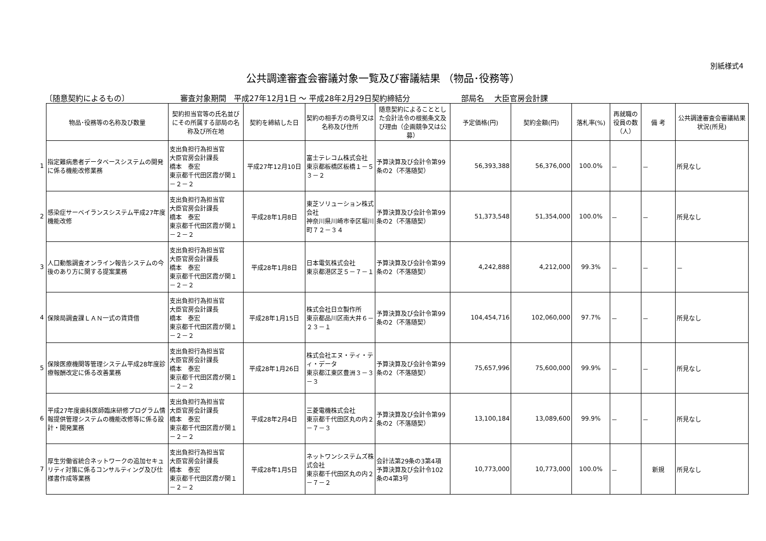別紙様式4
公共調達審査会審議対象一覧及び審議結果 （物品･役務等）
〔随意契約によるもの〕 審査対象期間　平成27年12月1日 ～ 平成28年2月29日契約締結分 部局名　 大臣官房会計課
| | 物品･役務等の名称及び数量 | 契約担当官等の氏名並びにその所属する部局の名称及び所在地 | 契約を締結した日 | 契約の相手方の商号又は名称及び住所 | 随意契約によることとした会計法令の根拠条文及び理由（企画競争又は公募） | 予定価格(円) | 契約金額(円) | 落札率(%) | 再就職の役員の数（人） | 備 考 | 公共調達審査会審議結果状況(所見) |
| --- | --- | --- | --- | --- | --- | --- | --- | --- | --- | --- | --- |
| 1 | 指定難病患者データベースシステムの開発に係る機能改修業務 | 支出負担行為担当官 大臣官房会計課長 橋本 泰宏 東京都千代田区霞が関１－２－２ | 平成27年12月10日 | 富士テレコム株式会社 東京都板橋区板橋１－５３－２ | 予算決算及び会計令第99条の2（不落随契） | 56,393,388 | 56,376,000 | 100.0% | － | － | 所見なし |
| 2 | 感染症サーベイランスシステム平成27年度機能改修 | 支出負担行為担当官 大臣官房会計課長 橋本 泰宏 東京都千代田区霞が関１－２－２ | 平成28年1月8日 | 東芝ソリューション株式会社 神奈川県川崎市幸区堀川町７２－３４ | 予算決算及び会計令第99条の2（不落随契） | 51,373,548 | 51,354,000 | 100.0% | － | － | 所見なし |
| 3 | 人口動態調査オンライン報告システムの今後のあり方に関する提案業務 | 支出負担行為担当官 大臣官房会計課長 橋本 泰宏 東京都千代田区霞が関１－２－２ | 平成28年1月8日 | 日本電気株式会社 東京都港区芝５－７－１ | 予算決算及び会計令第99条の2（不落随契） | 4,242,888 | 4,212,000 | 99.3% | － | － | － |
| 4 | 保険局調査課ＬＡＮ一式の賃貸借 | 支出負担行為担当官 大臣官房会計課長 橋本 泰宏 東京都千代田区霞が関１－２－２ | 平成28年1月15日 | 株式会社日立製作所 東京都品川区南大井６－２３－１ | 予算決算及び会計令第99条の2（不落随契） | 104,454,716 | 102,060,000 | 97.7% | － | － | 所見なし |
| 5 | 保険医療機関等管理システム平成28年度診療報酬改定に係る改善業務 | 支出負担行為担当官 大臣官房会計課長 橋本 泰宏 東京都千代田区霞が関１－２－２ | 平成28年1月26日 | 株式会社エヌ・ティ・ティ・データ 東京都江東区豊洲３－３－３ | 予算決算及び会計令第99条の2（不落随契） | 75,657,996 | 75,600,000 | 99.9% | － | － | 所見なし |
| 6 | 平成27年度歯科医師臨床研修プログラム情報提供管理システムの機能改修等に係る設計・開発業務 | 支出負担行為担当官 大臣官房会計課長 橋本 泰宏 東京都千代田区霞が関１－２－２ | 平成28年2月4日 | 三菱電機株式会社 東京都千代田区丸の内２－７－３ | 予算決算及び会計令第99条の2（不落随契） | 13,100,184 | 13,089,600 | 99.9% | － | － | 所見なし |
| 7 | 厚生労働省統合ネットワークの追加セキュリティ対策に係るコンサルティング及び仕様書作成等業務 | 支出負担行為担当官 大臣官房会計課長 橋本 泰宏 東京都千代田区霞が関１－２－２ | 平成28年1月5日 | ネットワンシステムズ株式会社 東京都千代田区丸の内２－７－２ | 会計法第29条の3第4項 予算決算及び会計令102条の4第3号 | 10,773,000 | 10,773,000 | 100.0% | － | 新規 | 所見なし |